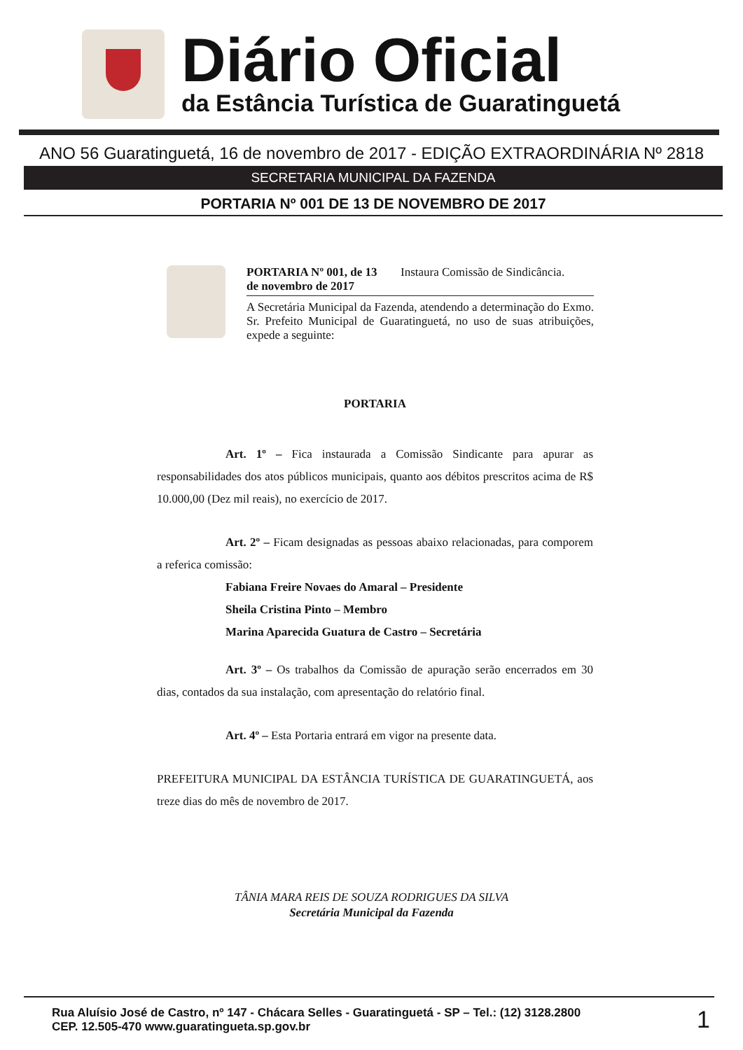Diário Oficial
da Estância Turística de Guaratinguetá
ANO 56 Guaratinguetá, 16 de novembro de 2017 - EDIÇÃO EXTRAORDINÁRIA Nº 2818
SECRETARIA MUNICIPAL DA FAZENDA
PORTARIA Nº 001 DE 13 DE NOVEMBRO DE 2017
PORTARIA Nº 001, de 13 de novembro de 2017 Instaura Comissão de Sindicância.
A Secretária Municipal da Fazenda, atendendo a determinação do Exmo. Sr. Prefeito Municipal de Guaratinguetá, no uso de suas atribuições, expede a seguinte:
PORTARIA
Art. 1º – Fica instaurada a Comissão Sindicante para apurar as responsabilidades dos atos públicos municipais, quanto aos débitos prescritos acima de R$ 10.000,00 (Dez mil reais), no exercício de 2017.
Art. 2º – Ficam designadas as pessoas abaixo relacionadas, para comporem a referica comissão:
Fabiana Freire Novaes do Amaral – Presidente
Sheila Cristina Pinto – Membro
Marina Aparecida Guatura de Castro – Secretária
Art. 3º – Os trabalhos da Comissão de apuração serão encerrados em 30 dias, contados da sua instalação, com apresentação do relatório final.
Art. 4º – Esta Portaria entrará em vigor na presente data.
PREFEITURA MUNICIPAL DA ESTÂNCIA TURÍSTICA DE GUARATINGUETÁ, aos treze dias do mês de novembro de 2017.
TÂNIA MARA REIS DE SOUZA RODRIGUES DA SILVA
Secretária Municipal da Fazenda
Rua Aluísio José de Castro, nº 147 - Chácara Selles - Guaratinguetá - SP – Tel.: (12) 3128.2800
CEP. 12.505-470 www.guaratingueta.sp.gov.br
1